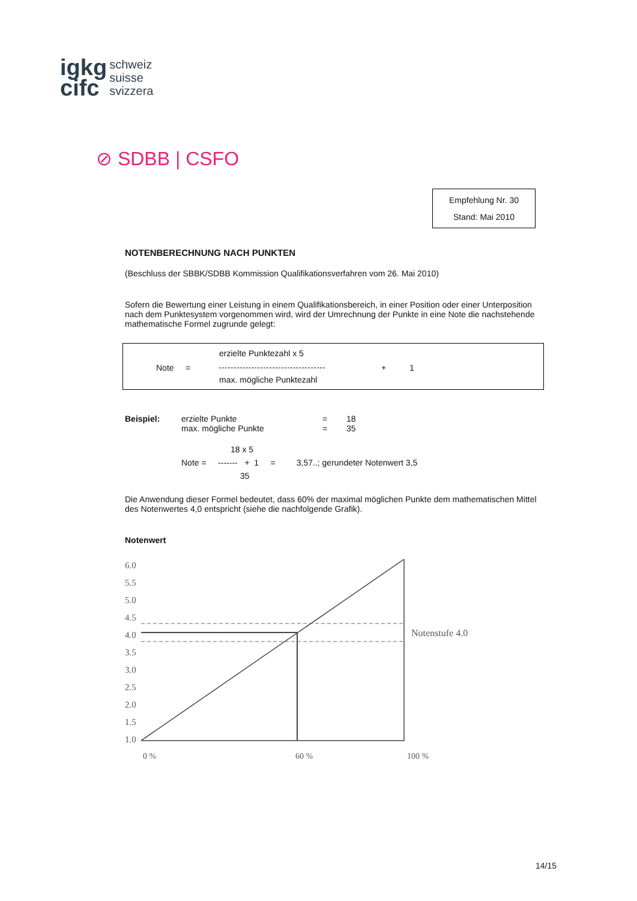igkg
cifc
schweiz
suisse
svizzera
⊘ SDBB | CSFO
Empfehlung Nr. 30
Stand: Mai 2010
NOTENBERECHNUNG NACH PUNKTEN
(Beschluss der SBBK/SDBB Kommission Qualifikationsverfahren vom 26. Mai 2010)
Sofern die Bewertung einer Leistung in einem Qualifikationsbereich, in einer Position oder einer Unterposition nach dem Punktesystem vorgenommen wird, wird der Umrechnung der Punkte in eine Note die nachstehende mathematische Formel zugrunde gelegt:
erzielte Punktezahl x 5
Note = + 1
max. mögliche Punktezahl
Beispiel: erzielte Punkte
max. mögliche Punkte
=
=
18
35
18 x 5
Note = ------- + 1 = 3,57..; gerundeter Notenwert 3,5
35
Die Anwendung dieser Formel bedeutet, dass 60% der maximal möglichen Punkte dem mathematischen Mittel des Notenwertes 4,0 entspricht (siehe die nachfolgende Grafik).
Notenwert
6.0
5.5
5.0
4.5
4.0
3.5
3.0
2.5
2.0
1.5
1.0
Notenstufe 4.0
0 % 60 % 100 %
14/15